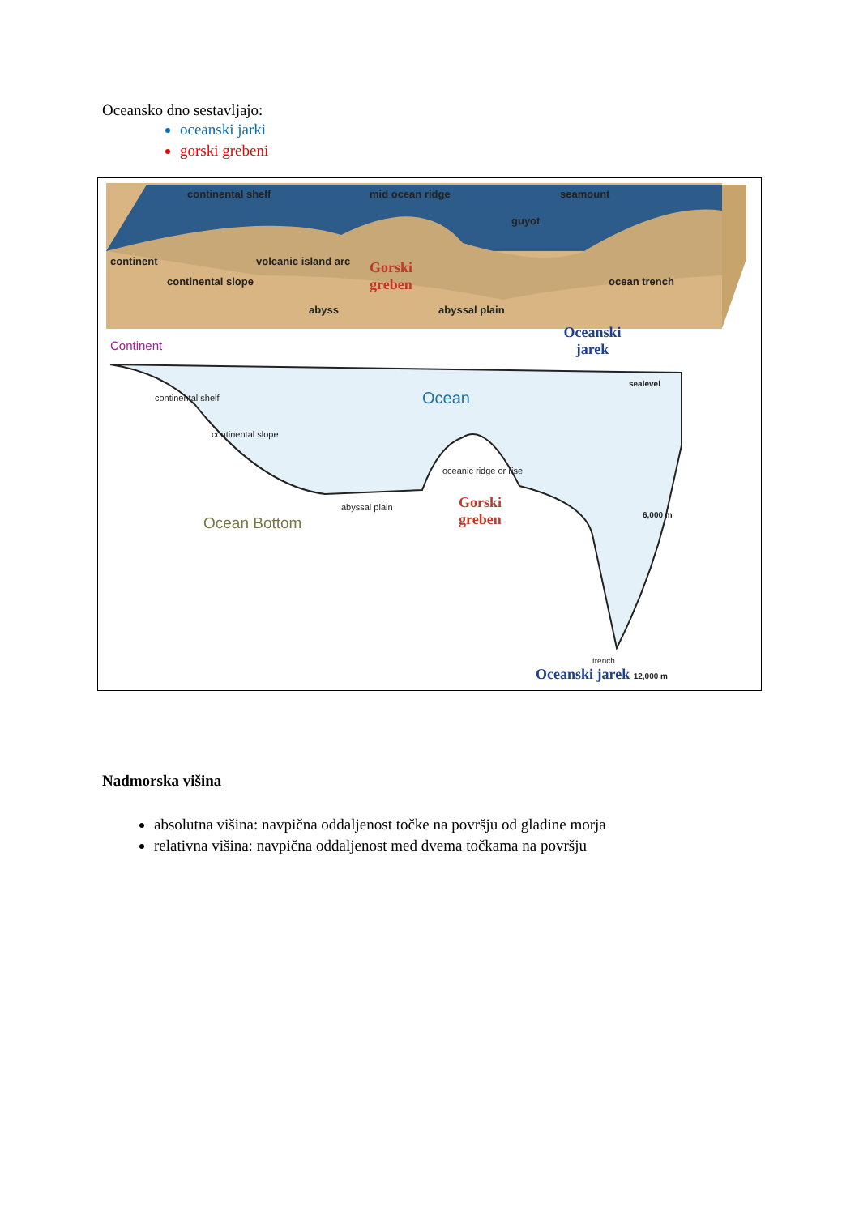Oceansko dno sestavljajo:
oceanski jarki
gorski grebeni
continental shelf mid ocean ridge seamount
guyot
continent volcanic island arc
continental slope
abyss abyssal plain
ocean trench
Gorski greben
Oceanski jarek
Continent
sealevel
Ocean
continental shelf
continental slope
oceanic ridge or rise
abyssal plain
Gorski greben
Ocean Bottom 6,000 m
trench
Oceanski jarek 12,000 m
Nadmorska višina
absolutna višina: navpična oddaljenost točke na površju od gladine morja
relativna višina: navpična oddaljenost med dvema točkama na površju